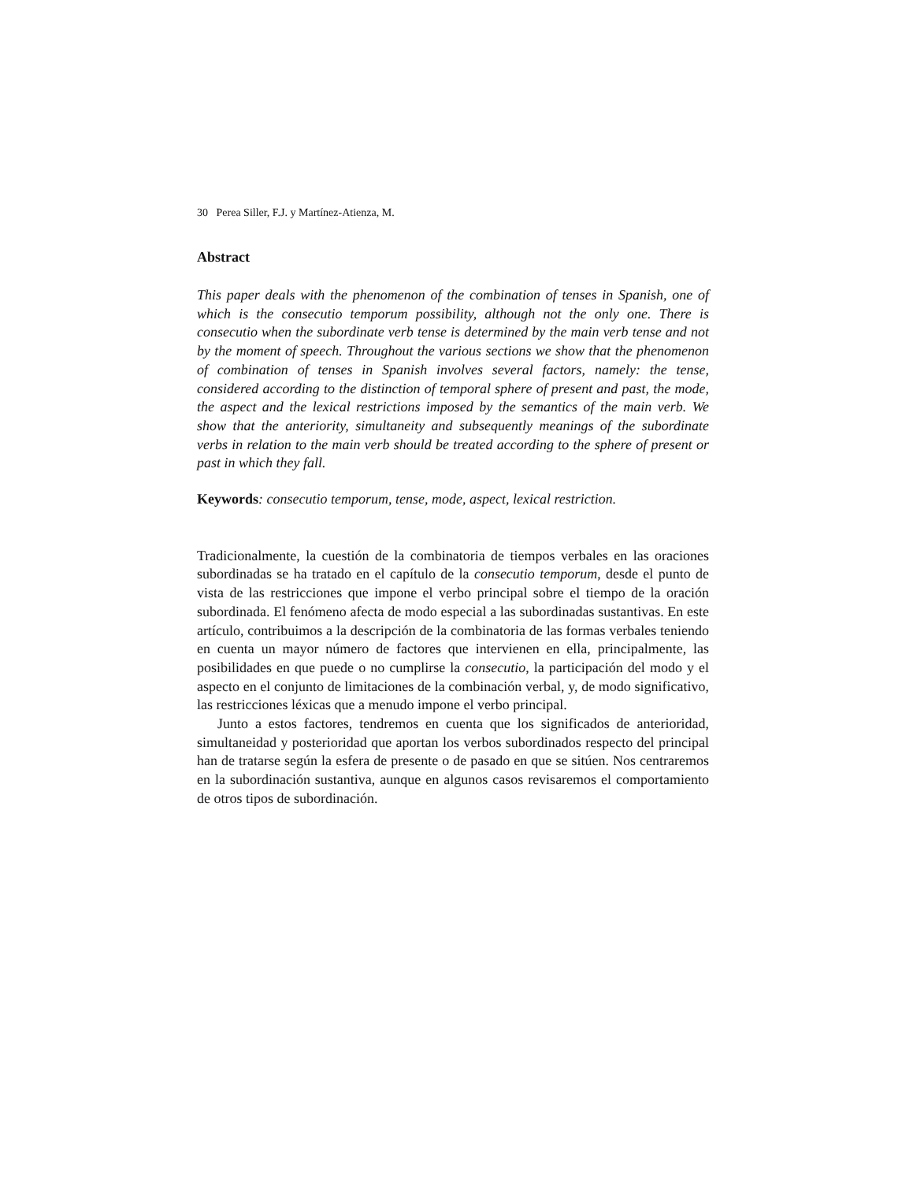30 Perea Siller, F.J. y Martínez-Atienza, M.
Abstract
This paper deals with the phenomenon of the combination of tenses in Spanish, one of which is the consecutio temporum possibility, although not the only one. There is consecutio when the subordinate verb tense is determined by the main verb tense and not by the moment of speech. Throughout the various sections we show that the phenomenon of combination of tenses in Spanish involves several factors, namely: the tense, considered according to the distinction of temporal sphere of present and past, the mode, the aspect and the lexical restrictions imposed by the semantics of the main verb. We show that the anteriority, simultaneity and subsequently meanings of the subordinate verbs in relation to the main verb should be treated according to the sphere of present or past in which they fall.
Keywords: consecutio temporum, tense, mode, aspect, lexical restriction.
Tradicionalmente, la cuestión de la combinatoria de tiempos verbales en las oraciones subordinadas se ha tratado en el capítulo de la consecutio temporum, desde el punto de vista de las restricciones que impone el verbo principal sobre el tiempo de la oración subordinada. El fenómeno afecta de modo especial a las subordinadas sustantivas. En este artículo, contribuimos a la descripción de la combinatoria de las formas verbales teniendo en cuenta un mayor número de factores que intervienen en ella, principalmente, las posibilidades en que puede o no cumplirse la consecutio, la participación del modo y el aspecto en el conjunto de limitaciones de la combinación verbal, y, de modo significativo, las restricciones léxicas que a menudo impone el verbo principal.
Junto a estos factores, tendremos en cuenta que los significados de anterioridad, simultaneidad y posterioridad que aportan los verbos subordinados respecto del principal han de tratarse según la esfera de presente o de pasado en que se sitúen. Nos centraremos en la subordinación sustantiva, aunque en algunos casos revisaremos el comportamiento de otros tipos de subordinación.